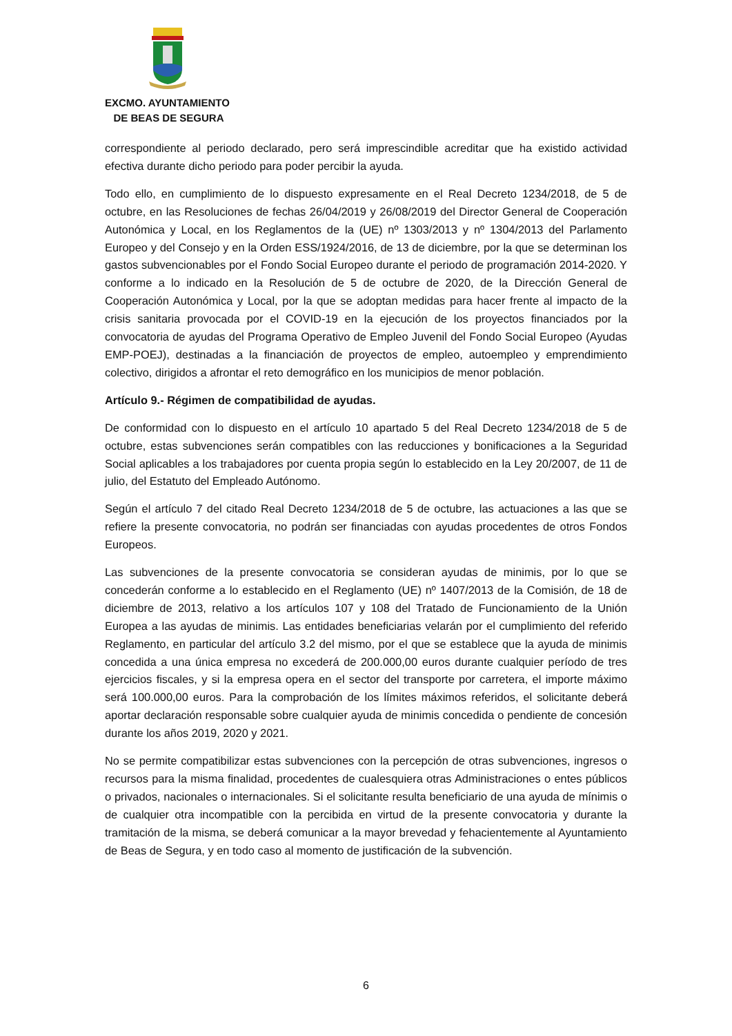EXCMO. AYUNTAMIENTO
DE BEAS DE SEGURA
correspondiente al periodo declarado, pero será imprescindible acreditar que ha existido actividad efectiva durante dicho periodo para poder percibir la ayuda.
Todo ello, en cumplimiento de lo dispuesto expresamente en el Real Decreto 1234/2018, de 5 de octubre, en las Resoluciones de fechas 26/04/2019 y 26/08/2019 del Director General de Cooperación Autonómica y Local, en los Reglamentos de la (UE) nº 1303/2013 y nº 1304/2013 del Parlamento Europeo y del Consejo y en la Orden ESS/1924/2016, de 13 de diciembre, por la que se determinan los gastos subvencionables por el Fondo Social Europeo durante el periodo de programación 2014-2020. Y conforme a lo indicado en la Resolución de 5 de octubre de 2020, de la Dirección General de Cooperación Autonómica y Local, por la que se adoptan medidas para hacer frente al impacto de la crisis sanitaria provocada por el COVID-19 en la ejecución de los proyectos financiados por la convocatoria de ayudas del Programa Operativo de Empleo Juvenil del Fondo Social Europeo (Ayudas EMP-POEJ), destinadas a la financiación de proyectos de empleo, autoempleo y emprendimiento colectivo, dirigidos a afrontar el reto demográfico en los municipios de menor población.
Artículo 9.- Régimen de compatibilidad de ayudas.
De conformidad con lo dispuesto en el artículo 10 apartado 5 del Real Decreto 1234/2018 de 5 de octubre, estas subvenciones serán compatibles con las reducciones y bonificaciones a la Seguridad Social aplicables a los trabajadores por cuenta propia según lo establecido en la Ley 20/2007, de 11 de julio, del Estatuto del Empleado Autónomo.
Según el artículo 7 del citado Real Decreto 1234/2018 de 5 de octubre, las actuaciones a las que se refiere la presente convocatoria, no podrán ser financiadas con ayudas procedentes de otros Fondos Europeos.
Las subvenciones de la presente convocatoria se consideran ayudas de minimis, por lo que se concederán conforme a lo establecido en el Reglamento (UE) nº 1407/2013 de la Comisión, de 18 de diciembre de 2013, relativo a los artículos 107 y 108 del Tratado de Funcionamiento de la Unión Europea a las ayudas de minimis. Las entidades beneficiarias velarán por el cumplimiento del referido Reglamento, en particular del artículo 3.2 del mismo, por el que se establece que la ayuda de minimis concedida a una única empresa no excederá de 200.000,00 euros durante cualquier período de tres ejercicios fiscales, y si la empresa opera en el sector del transporte por carretera, el importe máximo será 100.000,00 euros. Para la comprobación de los límites máximos referidos, el solicitante deberá aportar declaración responsable sobre cualquier ayuda de minimis concedida o pendiente de concesión durante los años 2019, 2020 y 2021.
No se permite compatibilizar estas subvenciones con la percepción de otras subvenciones, ingresos o recursos para la misma finalidad, procedentes de cualesquiera otras Administraciones o entes públicos o privados, nacionales o internacionales. Si el solicitante resulta beneficiario de una ayuda de mínimis o de cualquier otra incompatible con la percibida en virtud de la presente convocatoria y durante la tramitación de la misma, se deberá comunicar a la mayor brevedad y fehacientemente al Ayuntamiento de Beas de Segura, y en todo caso al momento de justificación de la subvención.
6